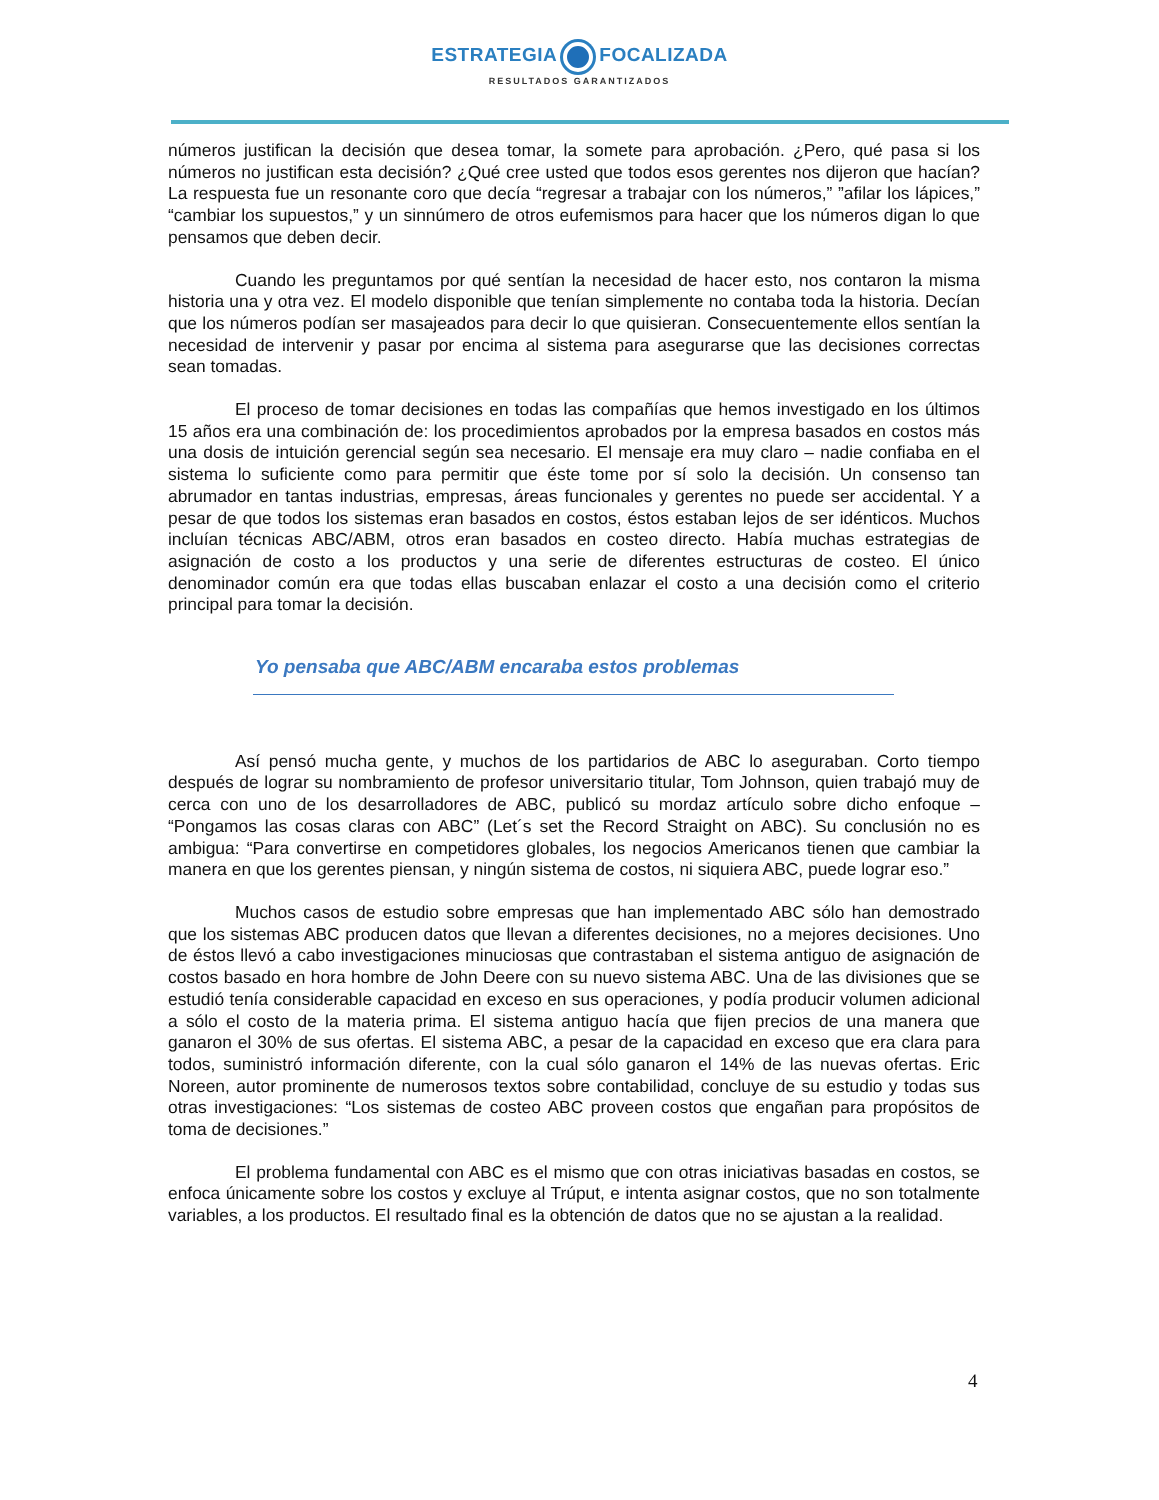ESTRATEGIA FOCALIZADA
RESULTADOS GARANTIZADOS
números justifican la decisión que desea tomar, la somete para aprobación. ¿Pero, qué pasa si los números no justifican esta decisión? ¿Qué cree usted que todos esos gerentes nos dijeron que hacían? La respuesta fue un resonante coro que decía “regresar a trabajar con los números,” ”afilar los lápices,” “cambiar los supuestos,” y un sinnúmero de otros eufemismos para hacer que los números digan lo que pensamos que deben decir.
Cuando les preguntamos por qué sentían la necesidad de hacer esto, nos contaron la misma historia una y otra vez. El modelo disponible que tenían simplemente no contaba toda la historia. Decían que los números podían ser masajeados para decir lo que quisieran. Consecuentemente ellos sentían la necesidad de intervenir y pasar por encima al sistema para asegurarse que las decisiones correctas sean tomadas.
El proceso de tomar decisiones en todas las compañías que hemos investigado en los últimos 15 años era una combinación de: los procedimientos aprobados por la empresa basados en costos más una dosis de intuición gerencial según sea necesario. El mensaje era muy claro – nadie confiaba en el sistema lo suficiente como para permitir que éste tome por sí solo la decisión. Un consenso tan abrumador en tantas industrias, empresas, áreas funcionales y gerentes no puede ser accidental. Y a pesar de que todos los sistemas eran basados en costos, éstos estaban lejos de ser idénticos. Muchos incluían técnicas ABC/ABM, otros eran basados en costeo directo. Había muchas estrategias de asignación de costo a los productos y una serie de diferentes estructuras de costeo. El único denominador común era que todas ellas buscaban enlazar el costo a una decisión como el criterio principal para tomar la decisión.
Yo pensaba que ABC/ABM encaraba estos problemas
Así pensó mucha gente, y muchos de los partidarios de ABC lo aseguraban. Corto tiempo después de lograr su nombramiento de profesor universitario titular, Tom Johnson, quien trabajó muy de cerca con uno de los desarrolladores de ABC, publicó su mordaz artículo sobre dicho enfoque – “Pongamos las cosas claras con ABC” (Let´s set the Record Straight on ABC). Su conclusión no es ambigua: “Para convertirse en competidores globales, los negocios Americanos tienen que cambiar la manera en que los gerentes piensan, y ningún sistema de costos, ni siquiera ABC, puede lograr eso.”
Muchos casos de estudio sobre empresas que han implementado ABC sólo han demostrado que los sistemas ABC producen datos que llevan a diferentes decisiones, no a mejores decisiones. Uno de éstos llevó a cabo investigaciones minuciosas que contrastaban el sistema antiguo de asignación de costos basado en hora hombre de John Deere con su nuevo sistema ABC. Una de las divisiones que se estudió tenía considerable capacidad en exceso en sus operaciones, y podía producir volumen adicional a sólo el costo de la materia prima. El sistema antiguo hacía que fijen precios de una manera que ganaron el 30% de sus ofertas. El sistema ABC, a pesar de la capacidad en exceso que era clara para todos, suministró información diferente, con la cual sólo ganaron el 14% de las nuevas ofertas. Eric Noreen, autor prominente de numerosos textos sobre contabilidad, concluye de su estudio y todas sus otras investigaciones: “Los sistemas de costeo ABC proveen costos que engañan para propósitos de toma de decisiones.”
El problema fundamental con ABC es el mismo que con otras iniciativas basadas en costos, se enfoca únicamente sobre los costos y excluye al Trúput, e intenta asignar costos, que no son totalmente variables, a los productos. El resultado final es la obtención de datos que no se ajustan a la realidad.
4